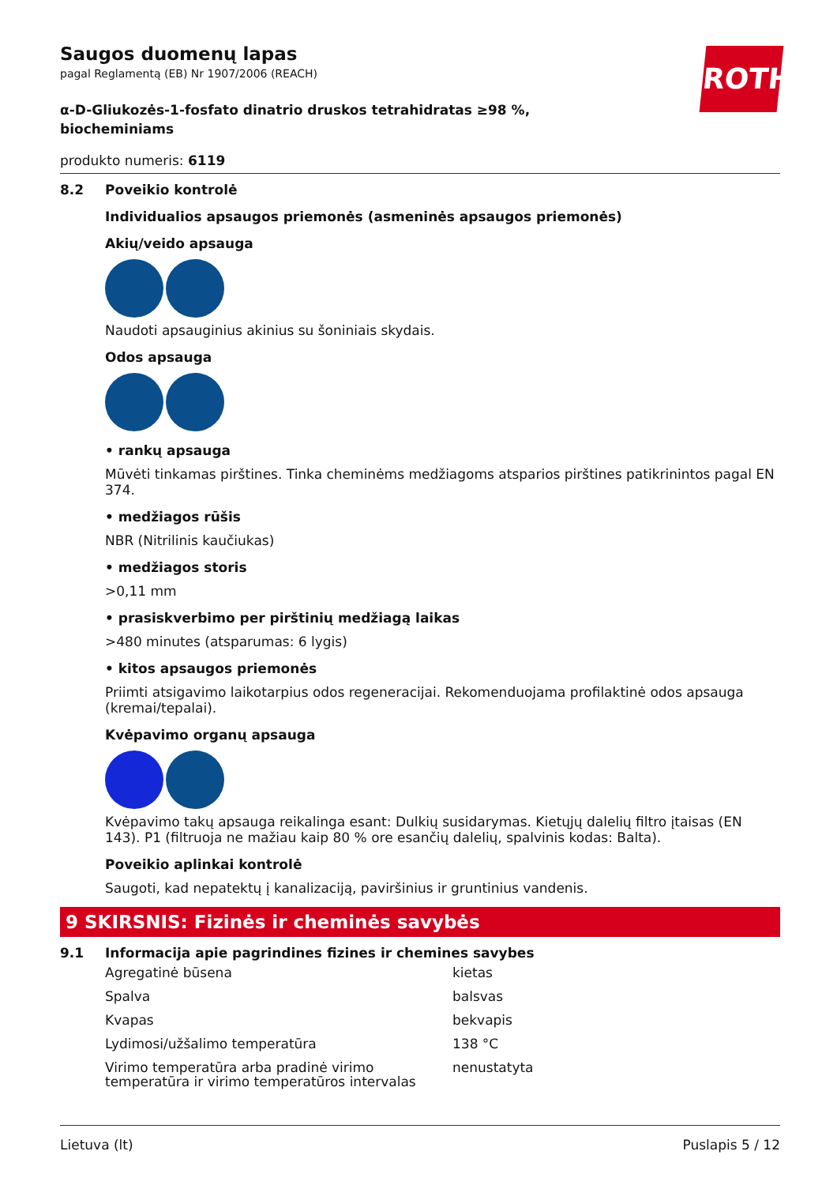ROTH
Saugos duomenų lapas
pagal Reglamentą (EB) Nr 1907/2006 (REACH)
α-D-Gliukozės-1-fosfato dinatrio druskos tetrahidratas ≥98 %,
biocheminiams
produkto numeris: 6119
8.2 Poveikio kontrolė
Individualios apsaugos priemonės (asmeninės apsaugos priemonės)
Akių/veido apsauga
Naudoti apsauginius akinius su šoniniais skydais.
Odos apsauga
• rankų apsauga
Mūvėti tinkamas pirštines. Tinka cheminėms medžiagoms atsparios pirštines patikrinintos pagal EN 374.
• medžiagos rūšis
NBR (Nitrilinis kaučiukas)
• medžiagos storis
>0,11 mm
• prasiskverbimo per pirštinių medžiagą laikas
>480 minutes (atsparumas: 6 lygis)
• kitos apsaugos priemonės
Priimti atsigavimo laikotarpius odos regeneracijai. Rekomenduojama profilaktinė odos apsauga (kremai/tepalai).
Kvėpavimo organų apsauga
Kvėpavimo takų apsauga reikalinga esant: Dulkių susidarymas. Kietųjų dalelių filtro įtaisas (EN 143). P1 (filtruoja ne mažiau kaip 80 % ore esančių dalelių, spalvinis kodas: Balta).
Poveikio aplinkai kontrolė
Saugoti, kad nepatektų į kanalizaciją, paviršinius ir gruntinius vandenis.
9 SKIRSNIS: Fizinės ir cheminės savybės
9.1 Informacija apie pagrindines fizines ir chemines savybes
| Agregatinė būsena | kietas |
| Spalva | balsvas |
| Kvapas | bekvapis |
| Lydimosi/užšalimo temperatūra | 138 °C |
| Virimo temperatūra arba pradinė virimo temperatūra ir virimo temperatūros intervalas | nenustatyta |
Lietuva (lt) Puslapis 5 / 12